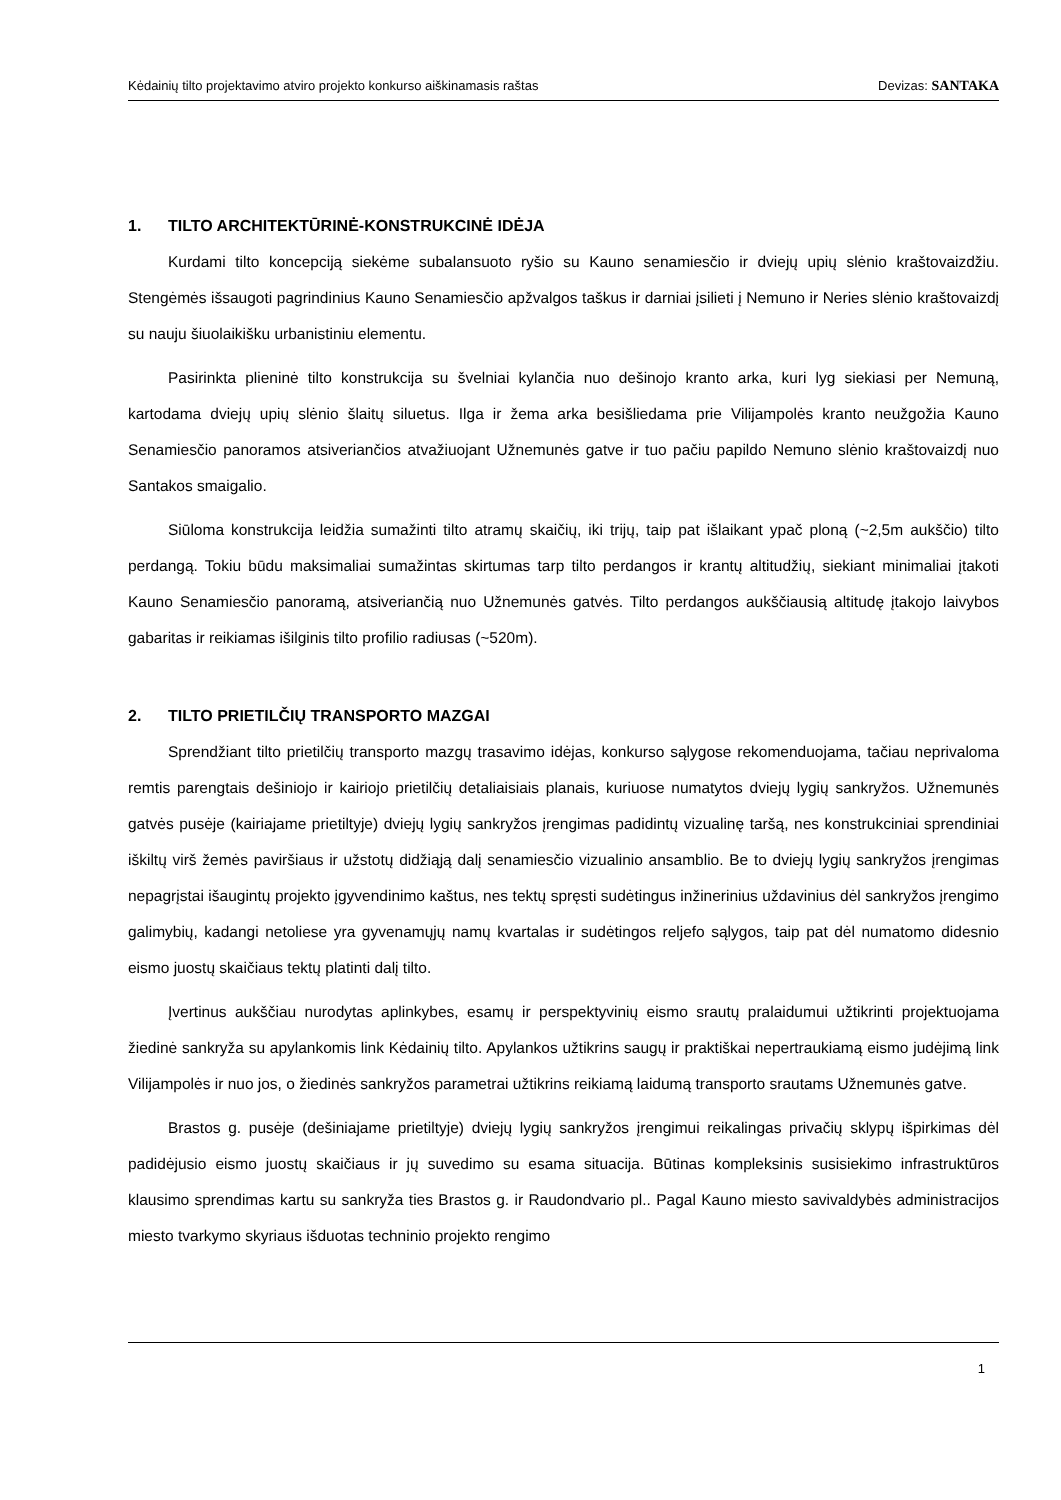Kėdainių tilto projektavimo atviro projekto konkurso aiškinamasis raštas Devizas: SANTAKA
1. TILTO ARCHITEKTŪRINĖ-KONSTRUKCINĖ IDĖJA
Kurdami tilto koncepciją siekėme subalansuoto ryšio su Kauno senamiesčio ir dviejų upių slėnio kraštovaizdžiu. Stengėmės išsaugoti pagrindinius Kauno Senamiesčio apžvalgos taškus ir darniai įsilieti į Nemuno ir Neries slėnio kraštovaizdį su nauju šiuolaikišku urbanistiniu elementu.
Pasirinkta plieninė tilto konstrukcija su švelniai kylančia nuo dešinojo kranto arka, kuri lyg siekiasi per Nemuną, kartodama dviejų upių slėnio šlaitų siluetus. Ilga ir žema arka besišliedama prie Vilijampolės kranto neužgožia Kauno Senamiesčio panoramos atsiveriančios atvažiuojant Užnemunės gatve ir tuo pačiu papildo Nemuno slėnio kraštovaizdį nuo Santakos smaigalio.
Siūloma konstrukcija leidžia sumažinti tilto atramų skaičių, iki trijų, taip pat išlaikant ypač ploną (~2,5m aukščio) tilto perdangą. Tokiu būdu maksimaliai sumažintas skirtumas tarp tilto perdangos ir krantų altitudžių, siekiant minimaliai įtakoti Kauno Senamiesčio panoramą, atsiveriančią nuo Užnemunės gatvės. Tilto perdangos aukščiausią altitudę įtakojo laivybos gabaritas ir reikiamas išilginis tilto profilio radiusas (~520m).
2. TILTO PRIETILČIŲ TRANSPORTO MAZGAI
Sprendžiant tilto prietilčių transporto mazgų trasavimo idėjas, konkurso sąlygose rekomenduojama, tačiau neprivaloma remtis parengtais dešiniojo ir kairiojo prietilčių detaliaisiais planais, kuriuose numatytos dviejų lygių sankryžos. Užnemunės gatvės pusėje (kairiajame prietiltyje) dviejų lygių sankryžos įrengimas padidintų vizualinę taršą, nes konstrukciniai sprendiniai iškiltų virš žemės paviršiaus ir užstotų didžiąją dalį senamiesčio vizualinio ansamblio. Be to dviejų lygių sankryžos įrengimas nepagrįstai išaugintų projekto įgyvendinimo kaštus, nes tektų spręsti sudėtingus inžinerinius uždavinius dėl sankryžos įrengimo galimybių, kadangi netoliese yra gyvenamųjų namų kvartalas ir sudėtingos reljefo sąlygos, taip pat dėl numatomo didesnio eismo juostų skaičiaus tektų platinti dalį tilto.
Įvertinus aukščiau nurodytas aplinkybes, esamų ir perspektyvinių eismo srautų pralaidumui užtikrinti projektuojama žiedinė sankryža su apylankomis link Kėdainių tilto. Apylankos užtikrins saugų ir praktiškai nepertraukiamą eismo judėjimą link Vilijampolės ir nuo jos, o žiedinės sankryžos parametrai užtikrins reikiamą laidumą transporto srautams Užnemunės gatve.
Brastos g. pusėje (dešiniajame prietiltyje) dviejų lygių sankryžos įrengimui reikalingas privačių sklypų išpirkimas dėl padidėjusio eismo juostų skaičiaus ir jų suvedimo su esama situacija. Būtinas kompleksinis susisiekimo infrastruktūros klausimo sprendimas kartu su sankryža ties Brastos g. ir Raudondvario pl.. Pagal Kauno miesto savivaldybės administracijos miesto tvarkymo skyriaus išduotas techninio projekto rengimo
1